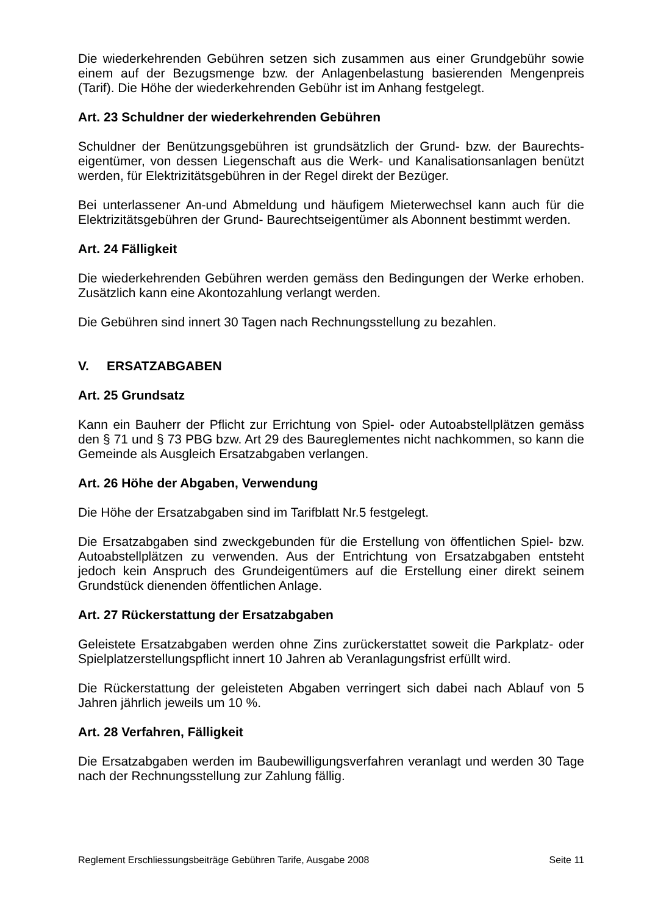Die wiederkehrenden Gebühren setzen sich zusammen aus einer Grundgebühr sowie einem auf der Bezugsmenge bzw. der Anlagenbelastung basierenden Mengenpreis (Tarif). Die Höhe der wiederkehrenden Gebühr ist im Anhang festgelegt.
Art. 23 Schuldner der wiederkehrenden Gebühren
Schuldner der Benützungsgebühren ist grundsätzlich der Grund- bzw. der Baurechts-eigentümer, von dessen Liegenschaft aus die Werk- und Kanalisationsanlagen benützt werden, für Elektrizitätsgebühren in der Regel direkt der Bezüger.
Bei unterlassener An-und Abmeldung und häufigem Mieterwechsel kann auch für die Elektrizitätsgebühren der Grund- Baurechtseigentümer als Abonnent bestimmt werden.
Art. 24 Fälligkeit
Die wiederkehrenden Gebühren werden gemäss den Bedingungen der Werke erhoben. Zusätzlich kann eine Akontozahlung verlangt werden.
Die Gebühren sind innert 30 Tagen nach Rechnungsstellung zu bezahlen.
V. ERSATZABGABEN
Art. 25 Grundsatz
Kann ein Bauherr der Pflicht zur Errichtung von Spiel- oder Autoabstellplätzen gemäss den § 71 und § 73 PBG bzw. Art 29 des Baureglementes nicht nachkommen, so kann die Gemeinde als Ausgleich Ersatzabgaben verlangen.
Art. 26 Höhe der Abgaben, Verwendung
Die Höhe der Ersatzabgaben sind im Tarifblatt Nr.5 festgelegt.
Die Ersatzabgaben sind zweckgebunden für die Erstellung von öffentlichen Spiel- bzw. Autoabstellplätzen zu verwenden. Aus der Entrichtung von Ersatzabgaben entsteht jedoch kein Anspruch des Grundeigentümers auf die Erstellung einer direkt seinem Grundstück dienenden öffentlichen Anlage.
Art. 27 Rückerstattung der Ersatzabgaben
Geleistete Ersatzabgaben werden ohne Zins zurückerstattet soweit die Parkplatz- oder Spielplatzerstellungspflicht innert 10 Jahren ab Veranlagungsfrist erfüllt wird.
Die Rückerstattung der geleisteten Abgaben verringert sich dabei nach Ablauf von 5 Jahren jährlich jeweils um 10 %.
Art. 28 Verfahren, Fälligkeit
Die Ersatzabgaben werden im Baubewilligungsverfahren veranlagt und werden 30 Tage nach der Rechnungsstellung zur Zahlung fällig.
Reglement Erschliessungsbeiträge Gebühren Tarife, Ausgabe 2008 Seite 11